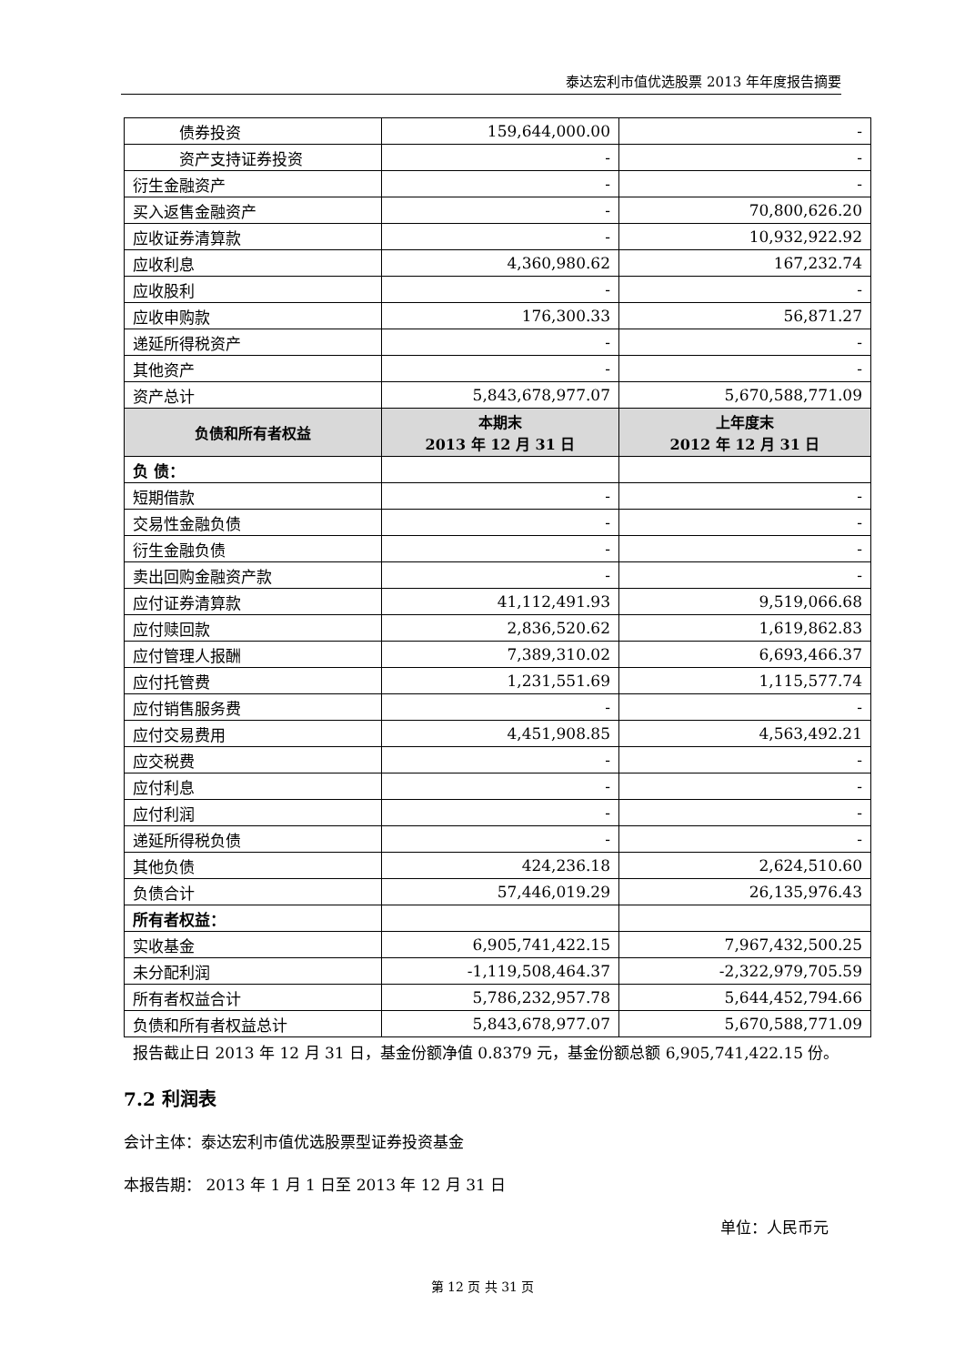泰达宏利市值优选股票 2013 年年度报告摘要
| 债券投资 | 159,644,000.00 | - |
| 资产支持证券投资 | - | - |
| 衍生金融资产 | - | - |
| 买入返售金融资产 | - | 70,800,626.20 |
| 应收证券清算款 | - | 10,932,922.92 |
| 应收利息 | 4,360,980.62 | 167,232.74 |
| 应收股利 | - | - |
| 应收申购款 | 176,300.33 | 56,871.27 |
| 递延所得税资产 | - | - |
| 其他资产 | - | - |
| 资产总计 | 5,843,678,977.07 | 5,670,588,771.09 |
| 负债和所有者权益 | 本期末 2013 年 12 月 31 日 | 上年度末 2012 年 12 月 31 日 |
| 负 债： | | |
| 短期借款 | - | - |
| 交易性金融负债 | - | - |
| 衍生金融负债 | - | - |
| 卖出回购金融资产款 | - | - |
| 应付证券清算款 | 41,112,491.93 | 9,519,066.68 |
| 应付赎回款 | 2,836,520.62 | 1,619,862.83 |
| 应付管理人报酬 | 7,389,310.02 | 6,693,466.37 |
| 应付托管费 | 1,231,551.69 | 1,115,577.74 |
| 应付销售服务费 | - | - |
| 应付交易费用 | 4,451,908.85 | 4,563,492.21 |
| 应交税费 | - | - |
| 应付利息 | - | - |
| 应付利润 | - | - |
| 递延所得税负债 | - | - |
| 其他负债 | 424,236.18 | 2,624,510.60 |
| 负债合计 | 57,446,019.29 | 26,135,976.43 |
| 所有者权益： | | |
| 实收基金 | 6,905,741,422.15 | 7,967,432,500.25 |
| 未分配利润 | -1,119,508,464.37 | -2,322,979,705.59 |
| 所有者权益合计 | 5,786,232,957.78 | 5,644,452,794.66 |
| 负债和所有者权益总计 | 5,843,678,977.07 | 5,670,588,771.09 |
报告截止日 2013 年 12 月 31 日，基金份额净值 0.8379 元，基金份额总额 6,905,741,422.15 份。
7.2 利润表
会计主体：泰达宏利市值优选股票型证券投资基金
本报告期： 2013 年 1 月 1 日至 2013 年 12 月 31 日
单位：人民币元
第 12 页 共 31 页